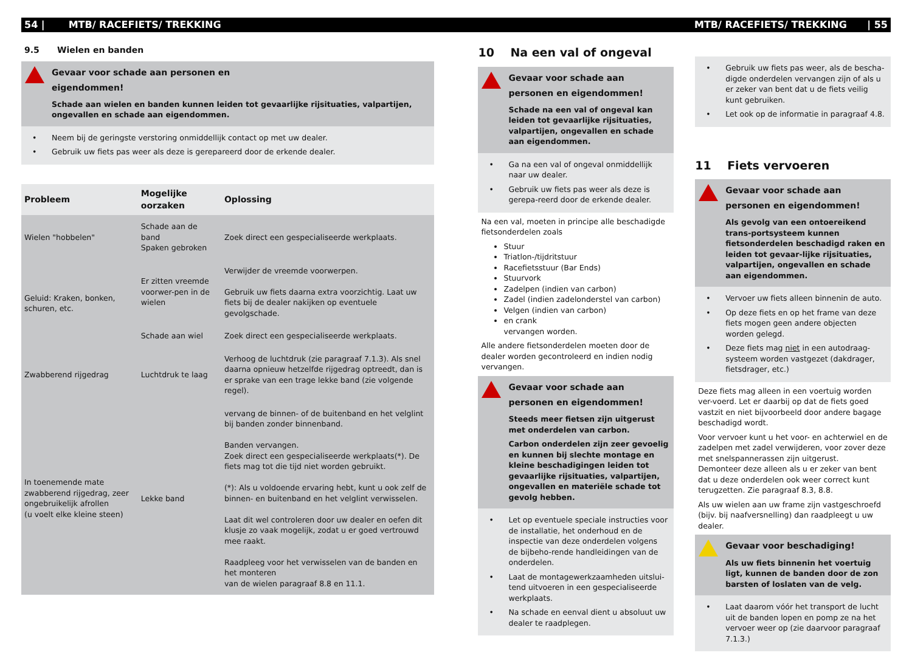54 | MTB/ RACEFIETS/ TREKKING MTB/ RACEFIETS/ TREKKING | 55
9.5 Wielen en banden
Gevaar voor schade aan personen en
eigendommen!
Schade aan wielen en banden kunnen leiden tot gevaarlijke rijsituaties, valpartijen, ongevallen en schade aan eigendommen.
• Neem bij de geringste verstoring onmiddellijk contact op met uw dealer.
• Gebruik uw fiets pas weer als deze is gerepareerd door de erkende dealer.
| Probleem | Mogelijke oorzaken | Oplossing |
| --- | --- | --- |
| Wielen "hobbelen" | Schade aan de band Spaken gebroken | Zoek direct een gespecialiseerde werkplaats. |
| Geluid: Kraken, bonken, schuren, etc. | Er zitten vreemde voorwer-pen in de wielen | Verwijder de vreemde voorwerpen. Gebruik uw fiets daarna extra voorzichtig. Laat uw fiets bij de dealer nakijken op eventuele gevolgschade. |
| | Schade aan wiel | Zoek direct een gespecialiseerde werkplaats. |
| Zwabberend rijgedrag | Luchtdruk te laag | Verhoog de luchtdruk (zie paragraaf 7.1.3). Als snel daarna opnieuw hetzelfde rijgedrag optreedt, dan is er sprake van een trage lekke band (zie volgende regel). |
| In toenemende mate zwabberend rijgedrag, zeer ongebruikelijk afrollen (u voelt elke kleine steen) | Lekke band | vervang de binnen- of de buitenband en het velglint bij banden zonder binnenband. Banden vervangen. Zoek direct een gespecialiseerde werkplaats(*). De fiets mag tot die tijd niet worden gebruikt. (*): Als u voldoende ervaring hebt, kunt u ook zelf de binnen- en buitenband en het velglint verwisselen. Laat dit wel controleren door uw dealer en oefen dit klusje zo vaak mogelijk, zodat u er goed vertrouwd mee raakt. Raadpleeg voor het verwisselen van de banden en het monteren van de wielen paragraaf 8.8 en 11.1. |
10 Na een val of ongeval
Gevaar voor schade aan personen en eigendommen!
Schade na een val of ongeval kan leiden tot gevaarlijke rijsituaties, valpartijen, ongevallen en schade aan eigendommen.
• Ga na een val of ongeval onmiddellijk naar uw dealer.
• Gebruik uw fiets pas weer als deze is gerepa-reerd door de erkende dealer.
Na een val, moeten in principe alle beschadigde fietsonderdelen zoals
Stuur
Triatlon-/tijdritstuur
Racefietsstuur (Bar Ends)
Stuurvork
Zadelpen (indien van carbon)
Zadel (indien zadelonderstel van carbon)
Velgen (indien van carbon)
en crank
vervangen worden.
Alle andere fietsonderdelen moeten door de dealer worden gecontroleerd en indien nodig vervangen.
Gevaar voor schade aan personen en eigendommen!
Steeds meer fietsen zijn uitgerust met onderdelen van carbon.
Carbon onderdelen zijn zeer gevoelig en kunnen bij slechte montage en kleine beschadigingen leiden tot gevaarlijke rijsituaties, valpartijen, ongevallen en materiële schade tot gevolg hebben.
• Let op eventuele speciale instructies voor de installatie, het onderhoud en de inspectie van deze onderdelen volgens de bijbeho-rende handleidingen van de onderdelen.
• Laat de montagewerkzaamheden uitslui-tend uitvoeren in een gespecialiseerde werkplaats.
• Na schade en eenval dient u absoluut uw dealer te raadplegen.
• Gebruik uw fiets pas weer, als de bescha-digde onderdelen vervangen zijn of als u er zeker van bent dat u de fiets veilig kunt gebruiken.
• Let ook op de informatie in paragraaf 4.8.
11 Fiets vervoeren
Gevaar voor schade aan personen en eigendommen!
Als gevolg van een ontoereikend trans-portsysteem kunnen fietsonderdelen beschadigd raken en leiden tot gevaar-lijke rijsituaties, valpartijen, ongevallen en schade aan eigendommen.
• Vervoer uw fiets alleen binnenin de auto.
• Op deze fiets en op het frame van deze fiets mogen geen andere objecten worden gelegd.
• Deze fiets mag niet in een autodraag-systeem worden vastgezet (dakdrager, fietsdrager, etc.)
Deze fiets mag alleen in een voertuig worden ver-voerd. Let er daarbij op dat de fiets goed vastzit en niet bijvoorbeeld door andere bagage beschadigd wordt.
Voor vervoer kunt u het voor- en achterwiel en de zadelpen met zadel verwijderen, voor zover deze met snelspannerassen zijn uitgerust.
Demonteer deze alleen als u er zeker van bent dat u deze onderdelen ook weer correct kunt terugzetten. Zie paragraaf 8.3, 8.8.
Als uw wielen aan uw frame zijn vastgeschroefd (bijv. bij naafversnelling) dan raadpleegt u uw dealer.
Gevaar voor beschadiging!
Als uw fiets binnenin het voertuig ligt, kunnen de banden door de zon barsten of loslaten van de velg.
• Laat daarom vóór het transport de lucht uit de banden lopen en pomp ze na het vervoer weer op (zie daarvoor paragraaf 7.1.3.)